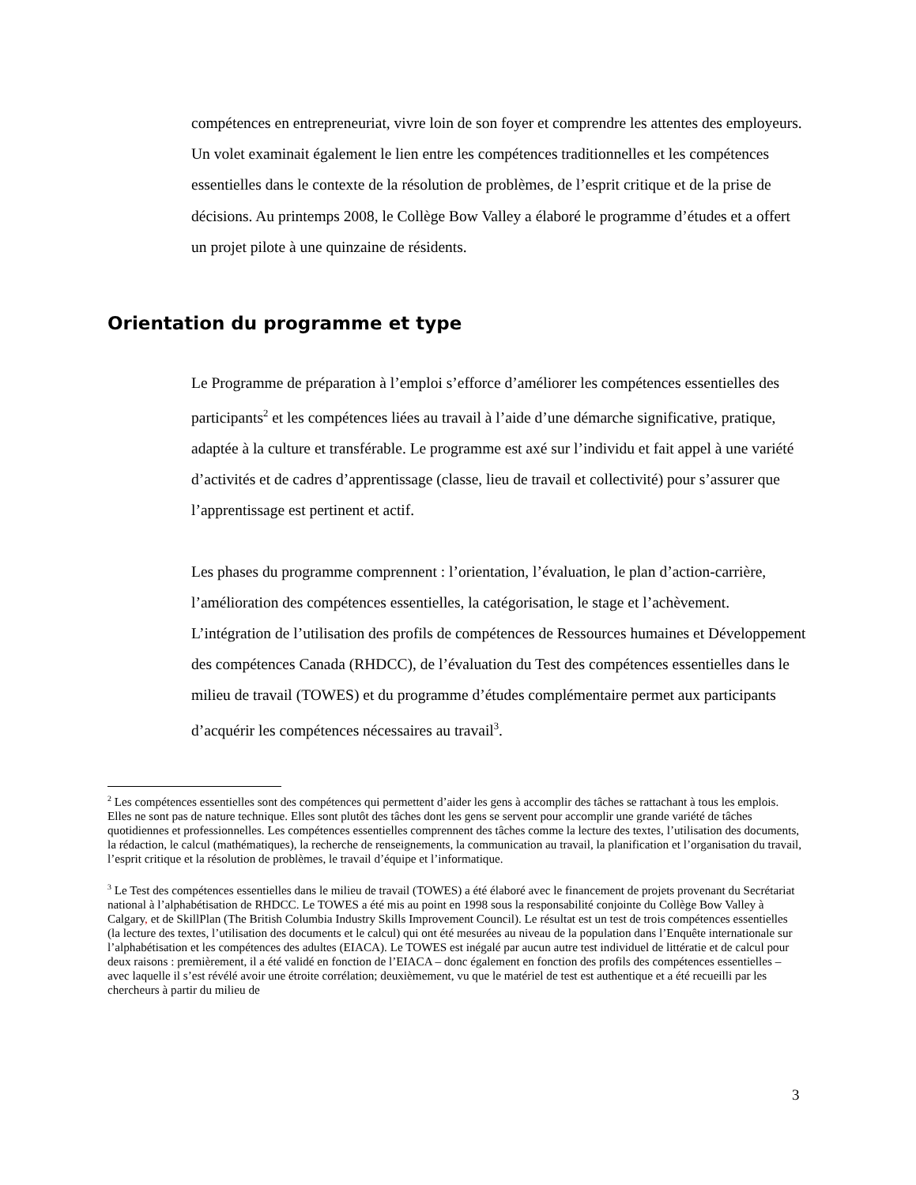compétences en entrepreneuriat, vivre loin de son foyer et comprendre les attentes des employeurs. Un volet examinait également le lien entre les compétences traditionnelles et les compétences essentielles dans le contexte de la résolution de problèmes, de l’esprit critique et de la prise de décisions. Au printemps 2008, le Collège Bow Valley a élaboré le programme d’études et a offert un projet pilote à une quinzaine de résidents.
Orientation du programme et type
Le Programme de préparation à l’emploi s’efforce d’améliorer les compétences essentielles des participants<sup>2</sup> et les compétences liées au travail à l’aide d’une démarche significative, pratique, adaptée à la culture et transférable. Le programme est axé sur l’individu et fait appel à une variété d’activités et de cadres d’apprentissage (classe, lieu de travail et collectivité) pour s’assurer que l’apprentissage est pertinent et actif.
Les phases du programme comprennent : l’orientation, l’évaluation, le plan d’action-carrière, l’amélioration des compétences essentielles, la catégorisation, le stage et l’achèvement. L’intégration de l’utilisation des profils de compétences de Ressources humaines et Développement des compétences Canada (RHDCC), de l’évaluation du Test des compétences essentielles dans le milieu de travail (TOWES) et du programme d’études complémentaire permet aux participants d’acquérir les compétences nécessaires au travail<sup>3</sup>.
<sup>2</sup> Les compétences essentielles sont des compétences qui permettent d’aider les gens à accomplir des tâches se rattachant à tous les emplois. Elles ne sont pas de nature technique. Elles sont plutôt des tâches dont les gens se servent pour accomplir une grande variété de tâches quotidiennes et professionnelles. Les compétences essentielles comprennent des tâches comme la lecture des textes, l’utilisation des documents, la rédaction, le calcul (mathématiques), la recherche de renseignements, la communication au travail, la planification et l’organisation du travail, l’esprit critique et la résolution de problèmes, le travail d’équipe et l’informatique.
<sup>3</sup> Le Test des compétences essentielles dans le milieu de travail (TOWES) a été élaboré avec le financement de projets provenant du Secrétariat national à l’alphabétisation de RHDCC. Le TOWES a été mis au point en 1998 sous la responsabilité conjointe du Collège Bow Valley à Calgary, et de SkillPlan (The British Columbia Industry Skills Improvement Council). Le résultat est un test de trois compétences essentielles (la lecture des textes, l’utilisation des documents et le calcul) qui ont été mesurées au niveau de la population dans l’Enquête internationale sur l’alphabétisation et les compétences des adultes (EIACA). Le TOWES est inégalé par aucun autre test individuel de littératie et de calcul pour deux raisons : premièrement, il a été validé en fonction de l’EIACA – donc également en fonction des profils des compétences essentielles – avec laquelle il s’est révélé avoir une étroite corrélation; deuxièmement, vu que le matériel de test est authentique et a été recueilli par les chercheurs à partir du milieu de
3